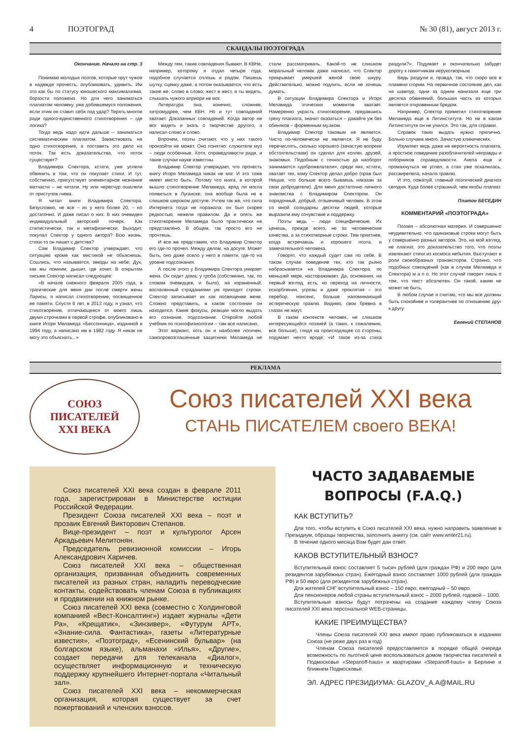4 ПОЭТОГРАД № 30 (81), август 2013 г.
СКАНДАЛЫ ПОЭТОГРАДА
Окончание. Начало на стр. 3
Понимаю молодых поэтов, которые прут чужое в надежде прочесть, опубликовать, удивить. Им это как бы по статусу юношеского максимализма, борзости положено. Но для чего заниматься плагиатом человеку, уже добившемуся положения, если этим он ставит себя под удар? Терять многое ради одного-единственного стихотворения – где логика?
Тогда ведь надо идти дальше – заниматься систематическим плагиатом. Заимствовать не одно стихотворение, а поставить это дело на поток. Так есть доказательства, что поток существует?
Владимира Спектора, кстати, уже успели обвинить в том, что он покупает стихи. И тут, собственно, присутствует элементарное незнание матчасти – не читали. Ну или чересчур ошалели от приступов гнева.
Я читал книги Владимира Спектора. Безусловно, не все – их у него более 20, – но достаточно. И даже писал о них. В них очевиден индивидуальный авторский почерк. Как стилистически, так и метафизически. Выходит, покупал Спектор у одного автора? Всю жизнь, стихи-то он пишет с детства?
Сам Владимир Спектор утверждает, что ситуацию кроме как мистикой не объяснишь. Сошлись, что называется, звезды на небе; Дух, как мы помним, дышит, где хочет. В открытом письме Спектор написал следующее:
«В начале снежного февраля 2005 года, в трагические для меня дни после смерти жены Ларисы, я написал стихотворение, посвященное ее памяти. Спустя 8 лет, в 2013 году, я узнал, что стихотворение, отличающееся от моего лишь двумя строчками в первой строфе, опубликовано в книге Игоря Меламеда «Бессонница», изданной в 1994 году, а написано им в 1982 году. Я никак не могу это объяснить...»
Между тем, такие совпадения бывают. В КВНе, например, которому я отдал четыре года, подобное случается сплошь и рядом. Пишешь шутку, сценку даже, а потом оказывается, что есть такие же, слово в слово, жест в жест, а ты видеть, слышать чужого априори не мог.
Литература она, конечно, сложнее, хитромудрее, чем КВН. Но и тут совпадений хватает. Доказанных совпадений. Когда автор не мог видеть и знать о творчестве другого, а написал слово в слово.
Впрочем, поэты считают, что у них такого произойти не может. Оно понятно: служители муз – люди особенные. Хотя, справедливости ради, и такие случаи науке известны.
Владимир Спектор утверждает, что прочесть книгу Игоря Меламеда никак не мог. И это тоже имеет место быть. Потому что книга, в которой вышло стихотворение Меламеда, вряд ли могла появиться в Луганске; она вообще была не в слишком широком доступе. Учтем так же, что сила Интернета тогда не поражала: он был скорее редкостью, нежели правилом. Да и опять же стихотворение Меламеда было практически не представлено. В общем, так просто его не прочтешь.
И все же представим, что Владимир Спектор его где-то прочел. Между делом, на досуге. Может быть, оно даже осело у него в памяти, где-то на уровне подсознания.
А после этого у Владимира Спектора умирает жена. Он сидит дома, у гроба (собственно, так, по словам очевидцев, и было), на израненный, воспаленный страданиями ум приходят строки. Спектор записывает их как посвящение жене. Сложно представить, в каком состоянии он находился. Какие фокусы, реакции могло выдать его сознание, подсознание. Откройте любой учебник по психофизиологии – там все написано.
Этот вариант, хоть он и наиболее логичен, самопровозглашенные защитники Меламеда не стали рассматривать. Какой-то не слишком моральный человек даже написал, что Спектор прикрывает умершей женой свою шкуру. Действительно, можно подлить, если не хочешь думать.
В ситуации Владимира Спектора и Игоря Меламеда этических моментов хватает. Намеренно украсть стихотворение, предавшись греху плагиата, значит оказаться – давайте уж без обиняков – форменным му.аком.
Владимир Спектор таковым не является. Чисто по-человечески не является. Я не буду перечислять, сколько хорошего (зачастую вопреки обстоятельствам) он сделал для коллег, друзей, знакомых. Подобным с точностью да наоборот занимаются «доброжелатели», среди них, кстати, хватает тех, кому Спектор делал добро (прав был Ницше, что больше всего бываешь наказан за свои добродетели). Для меня достаточно личного знакомства с Владимиром Спектором. Он порядочный, добрый, отзывчивый человек. В этом со мной солидарны десятки людей, которые выразили ему сочувствие и поддержку.
Поэты ведь – люди специфические. Их ценишь, прежде всего, не за человеческие качества, а за стихотворные строки. Тем приятнее, когда встречаешь и хорошего поэта, и замечательного человека.
Говорят, что каждый судит сам по себе. В таком случае поведение тех, кто так рьяно набрасывается на Владимира Спектора, по меньшей мере, настораживает. Да, основания, на первый взгляд, есть, но переход на личности, оскорбления, угрозы и даже проклятия – это перебор, нонсенс, больше напоминающий истерическую травлю. Видимо, свои бревна в глазах не жмут.
В таком контексте человек, не слишком интересующийся поэзией (а таких, к сожалению, все больше), глядя на происходящее со стороны, подумает нечто вроде: «И такое из-за стиха раздули?». Подумает и окончательно забудет дорогу к памятникам нерукотворным.
Ведь раздули и, правда, так, что скоро все в пламени сгорим. На первичное состояние дел, как на шампур, одни за одним нанизали еще три десятка обвинений, большая часть из которых является откровенным бредом.
Например, Спектор приметил стихотворение Меламеда еще в Литинституте. Но ни в каком Литинституте он не учился. Это так, для справки.
Справок таких выдать нужно прилично. Больно случаев много. Зачастую клинических.
Изумляет ведь даже не вероятность плагиата, а яростное поведение разоблачителей неправды и поборников справедливости. Акела еще и промахнуться не успел, а стая уже оскалилась, рассвирепела, начала травлю.
И это, пожалуй, главный поэтический диагноз сегодня. Куда более страшный, чем якобы плагиат.
Платон БЕСЕДИН
КОММЕНТАРИЙ «ПОЭТОГРАДА»
Поэзия – абсолютная материя. И совершенно неудивительно, что одинаковые строки могут быть у совершенно разных авторов. Это, на мой взгляд, не плагиат, это доказательство того, что поэты извлекают стихи из космоса небытия. Выступают в роли своеобразных транзисторов. Странно, что подобных совпадений (как в случае Меламеда и Спектора) м а л о. Но этот случай говорит лишь о том, что текст абсолютен. Он такой, каким не может не быть.
В любом случае я считаю, что мы все должны быть спокойнее и толерантнее по отношению друг к другу.
Евгений СТЕПАНОВ
РЕКЛАМА
СОЮЗ
ПИСАТЕЛЕЙ
XXI ВЕКА
Союз писателей XXI века
СТАНЬ ПИСАТЕЛЕМ своего ВЕКА!
Союз писателей XXI века создан в феврале 2011 года, зарегистрирован в Министерстве юстиции Российской Федерации.
Президент Союза писателей XXI века – поэт и прозаик Евгений Викторович Степанов.
Вице-президент – поэт и культуролог Арсен Аркадьевич Мелитонян.
Председатель ревизионной комиссии – Игорь Александрович Харичев.
Союз писателей XXI века – общественная организация, призванная объединить современных писателей из разных стран, наладить переводческие контакты, содействовать членам Союза в публикациях и продвижении на книжном рынке.
Союз писателей XXI века (совместно с Холдинговой компанией «Вест-Консалтинг») издает журналы «Дети Ра», «Крещатик», «Зинзивер», «Футурум АРТ», «Знание-сила. Фантастика», газеты «Литературные известия», «Поэтоград», «Есенинский бульвар» (на болгарском языке), альманахи «Илья», «Другие», создает передачи для телеканала «Диалог», осуществляет информационную и техническую поддержку крупнейшего Интернет-портала «Читальный зал».
Союз писателей XXI века – некоммерческая организация, которая существует за счет пожертвований и членских взносов.
ЧАСТО ЗАДАВАЕМЫЕ
ВОПРОСЫ (F.A.Q.)
КАК ВСТУПИТЬ?
Для того, чтобы вступить в Союз писателей XXI века, нужно направить заявление в Президиум, образцы творчества, заполнить анкету (см. сайт www.writer21.ru).
В течение одного месяца Вам будет дан ответ.
КАКОВ ВСТУПИТЕЛЬНЫЙ ВЗНОС?
Вступительный взнос составляет 5 тысяч рублей (для граждан РФ) и 200 евро (для резидентов зарубежных стран). Ежегодный взнос составляет 1000 рублей (для граждан РФ) и 50 евро (для резидентов зарубежных стран).
Для жителей СНГ вступительный взнос – 150 евро, ежегодный – 50 евро.
Для пенсионеров любой страны вступительный взнос – 2000 рублей, годовой – 1000.
Вступительные взносы будут потрачены на создание каждому члену Союза писателей XXI века персональной WEB-страницы.
КАКИЕ ПРЕИМУЩЕСТВА?
Члены Союза писателей XXI века имеют право публиковаться в изданиях Союза (не реже двух раз в год).
Членам Союза писателей предоставляется в порядке общей очереди возможность по льготной цене воспользоваться домом творчества писателей в Подмосковье «Stepanoff-haus» и квартирами «Stepanoff-haus» в Берлине и ближнем Подмосковье.
ЭЛ. АДРЕС ПРЕЗИДИУМА: GLAZOV_A.A@MAIL.RU